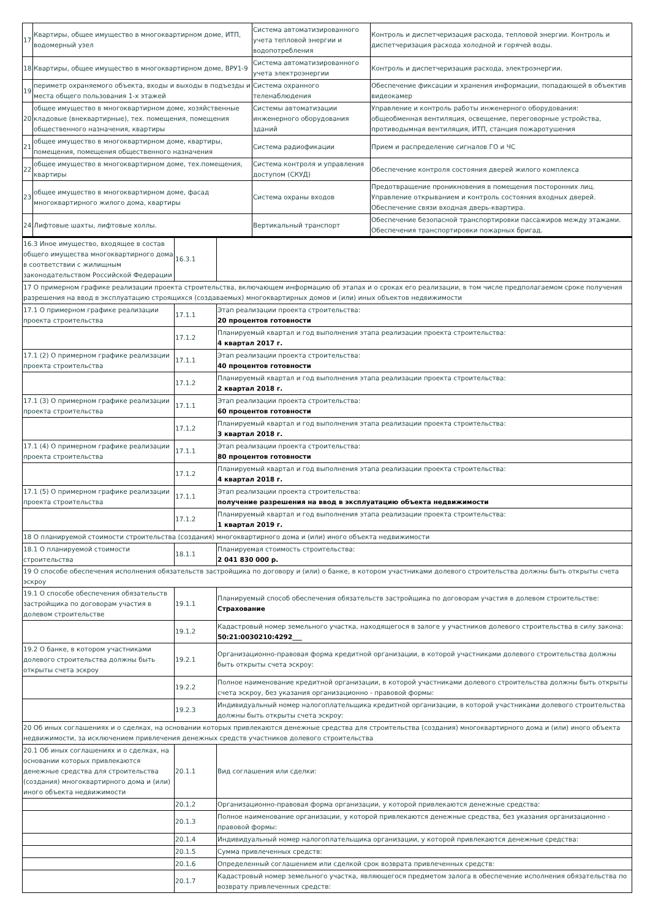| 17 | Квартиры, общее имущество в многоквартирном доме, ИТП, водомерный узел | Система автоматизированного учета тепловой энергии и водопотребления | Контроль и диспетчеризация расхода, тепловой энергии. Контроль и диспетчеризация расхода холодной и горячей воды. |
| 18 | Квартиры, общее имущество в многоквартирном доме, ВРУ1-9 | Система автоматизированного учета электроэнергии | Контроль и диспетчеризация расхода, электроэнергии. |
| 19 | периметр охраняемого объекта, входы и выходы в подъезды и места общего пользования 1-х этажей | Система охранного теленаблюдения | Обеспечение фиксации и хранения информации, попадающей в объектив видеокамер |
| 20 | общее имущество в многоквартирном доме, хозяйственные кладовые (внеквартирные), тех. помещения, помещения общественного назначения, квартиры | Системы автоматизации инженерного оборудования зданий | Управление и контроль работы инженерного оборудования: общеобменная вентиляция, освещение, переговорные устройства, противодымная вентиляция, ИТП, станция пожаротушения |
| 21 | общее имущество в многоквартирном доме, квартиры, помещения, помещения общественного назначения | Система радиофикации | Прием и распределение сигналов ГО и ЧС |
| 22 | общее имущество в многоквартирном доме, тех.помещения, квартиры | Система контроля и управления доступом (СКУД) | Обеспечение контроля состояния дверей жилого комплекса |
| 23 | общее имущество в многоквартирном доме, фасад многоквартирного жилого дома, квартиры | Система охраны входов | Предотвращение проникновения в помещения посторонних лиц. Управление открыванием и контроль состояния входных дверей. Обеспечение связи входная дверь-квартира. |
| 24 | Лифтовые шахты, лифтовые холлы. | Вертикальный транспорт | Обеспечение безопасной транспортировки пассажиров между этажами. Обеспечения транспортировки пожарных бригад. |
| 16.3 Иное имущество, входящее в состав общего имущества многоквартирного дома в соответствии с жилищным законодательством Российской Федерации | 16.3.1 | |
| 17 О примерном графике реализации проекта строительства, включающем информацию об этапах и о сроках его реализации, в том числе предполагаемом сроке получения разрешения на ввод в эксплуатацию строящихся (создаваемых) многоквартирных домов и (или) иных объектов недвижимости | | |
| 17.1 О примерном графике реализации проекта строительства | 17.1.1 | Этап реализации проекта строительства: 20 процентов готовности |
| | 17.1.2 | Планируемый квартал и год выполнения этапа реализации проекта строительства: 4 квартал 2017 г. |
| 17.1 (2) О примерном графике реализации проекта строительства | 17.1.1 | Этап реализации проекта строительства: 40 процентов готовности |
| | 17.1.2 | Планируемый квартал и год выполнения этапа реализации проекта строительства: 2 квартал 2018 г. |
| 17.1 (3) О примерном графике реализации проекта строительства | 17.1.1 | Этап реализации проекта строительства: 60 процентов готовности |
| | 17.1.2 | Планируемый квартал и год выполнения этапа реализации проекта строительства: 3 квартал 2018 г. |
| 17.1 (4) О примерном графике реализации проекта строительства | 17.1.1 | Этап реализации проекта строительства: 80 процентов готовности |
| | 17.1.2 | Планируемый квартал и год выполнения этапа реализации проекта строительства: 4 квартал 2018 г. |
| 17.1 (5) О примерном графике реализации проекта строительства | 17.1.1 | Этап реализации проекта строительства: получение разрешения на ввод в эксплуатацию объекта недвижимости |
| | 17.1.2 | Планируемый квартал и год выполнения этапа реализации проекта строительства: 1 квартал 2019 г. |
| 18 О планируемой стоимости строительства (создания) многоквартирного дома и (или) иного объекта недвижимости | | |
| 18.1 О планируемой стоимости строительства | 18.1.1 | Планируемая стоимость строительства: 2 041 830 000 р. |
| 19 О способе обеспечения исполнения обязательств застройщика по договору и (или) о банке, в котором участниками долевого строительства должны быть открыты счета эскроу | | |
| 19.1 О способе обеспечения обязательств застройщика по договорам участия в долевом строительстве | 19.1.1 | Планируемый способ обеспечения обязательств застройщика по договорам участия в долевом строительстве: Страхование |
| | 19.1.2 | Кадастровый номер земельного участка, находящегося в залоге у участников долевого строительства в силу закона: 50:21:0030210:4292___ |
| 19.2 О банке, в котором участниками долевого строительства должны быть открыты счета эскроу | 19.2.1 | Организационно-правовая форма кредитной организации, в которой участниками долевого строительства должны быть открыты счета эскроу: |
| | 19.2.2 | Полное наименование кредитной организации, в которой участниками долевого строительства должны быть открыты счета эскроу, без указания организационно - правовой формы: |
| | 19.2.3 | Индивидуальный номер налогоплательщика кредитной организации, в которой участниками долевого строительства должны быть открыты счета эскроу: |
| 20 Об иных соглашениях и о сделках, на основании которых привлекаются денежные средства для строительства (создания) многоквартирного дома и (или) иного объекта недвижимости, за исключением привлечения денежных средств участников долевого строительства | | |
| 20.1 Об иных соглашениях и о сделках, на основании которых привлекаются денежные средства для строительства (создания) многоквартирного дома и (или) иного объекта недвижимости | 20.1.1 | Вид соглашения или сделки: |
| | 20.1.2 | Организационно-правовая форма организации, у которой привлекаются денежные средства: |
| | 20.1.3 | Полное наименование организации, у которой привлекаются денежные средства, без указания организационно - правовой формы: |
| | 20.1.4 | Индивидуальный номер налогоплательщика организации, у которой привлекаются денежные средства: |
| | 20.1.5 | Сумма привлеченных средств: |
| | 20.1.6 | Определенный соглашением или сделкой срок возврата привлеченных средств: |
| | 20.1.7 | Кадастровый номер земельного участка, являющегося предметом залога в обеспечение исполнения обязательства по возврату привлеченных средств: |